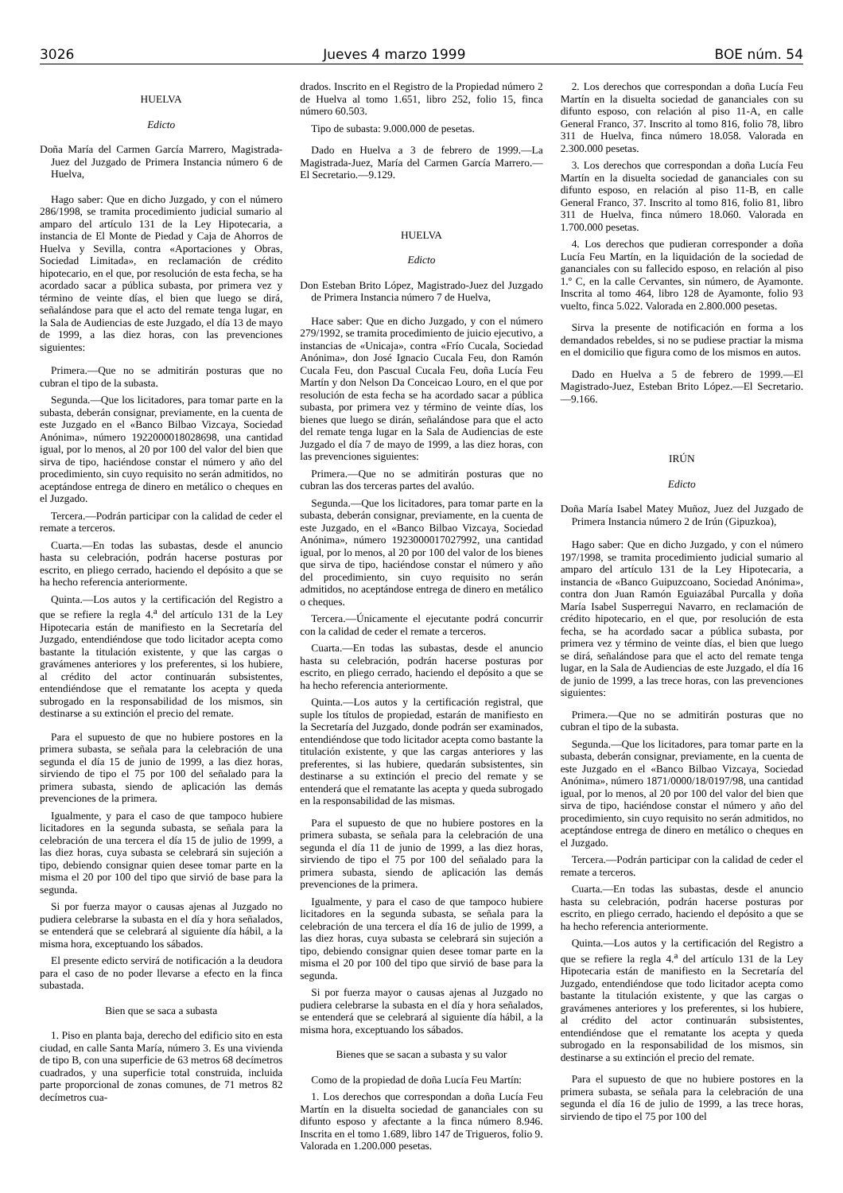3026 Jueves 4 marzo 1999 BOE núm. 54
HUELVA
Edicto
Doña María del Carmen García Marrero, Magistrada-Juez del Juzgado de Primera Instancia número 6 de Huelva,
Hago saber: Que en dicho Juzgado, y con el número 286/1998, se tramita procedimiento judicial sumario al amparo del artículo 131 de la Ley Hipotecaria, a instancia de El Monte de Piedad y Caja de Ahorros de Huelva y Sevilla, contra «Aportaciones y Obras, Sociedad Limitada», en reclamación de crédito hipotecario, en el que, por resolución de esta fecha, se ha acordado sacar a pública subasta, por primera vez y término de veinte días, el bien que luego se dirá, señalándose para que el acto del remate tenga lugar, en la Sala de Audiencias de este Juzgado, el día 13 de mayo de 1999, a las diez horas, con las prevenciones siguientes:
Primera.—Que no se admitirán posturas que no cubran el tipo de la subasta.
Segunda.—Que los licitadores, para tomar parte en la subasta, deberán consignar, previamente, en la cuenta de este Juzgado en el «Banco Bilbao Vizcaya, Sociedad Anónima», número 1922000018028698, una cantidad igual, por lo menos, al 20 por 100 del valor del bien que sirva de tipo, haciéndose constar el número y año del procedimiento, sin cuyo requisito no serán admitidos, no aceptándose entrega de dinero en metálico o cheques en el Juzgado.
Tercera.—Podrán participar con la calidad de ceder el remate a terceros.
Cuarta.—En todas las subastas, desde el anuncio hasta su celebración, podrán hacerse posturas por escrito, en pliego cerrado, haciendo el depósito a que se ha hecho referencia anteriormente.
Quinta.—Los autos y la certificación del Registro a que se refiere la regla 4.<sup>a</sup> del artículo 131 de la Ley Hipotecaria están de manifiesto en la Secretaría del Juzgado, entendiéndose que todo licitador acepta como bastante la titulación existente, y que las cargas o gravámenes anteriores y los preferentes, si los hubiere, al crédito del actor continuarán subsistentes, entendiéndose que el rematante los acepta y queda subrogado en la responsabilidad de los mismos, sin destinarse a su extinción el precio del remate.
Para el supuesto de que no hubiere postores en la primera subasta, se señala para la celebración de una segunda el día 15 de junio de 1999, a las diez horas, sirviendo de tipo el 75 por 100 del señalado para la primera subasta, siendo de aplicación las demás prevenciones de la primera.
Igualmente, y para el caso de que tampoco hubiere licitadores en la segunda subasta, se señala para la celebración de una tercera el día 15 de julio de 1999, a las diez horas, cuya subasta se celebrará sin sujeción a tipo, debiendo consignar quien desee tomar parte en la misma el 20 por 100 del tipo que sirvió de base para la segunda.
Si por fuerza mayor o causas ajenas al Juzgado no pudiera celebrarse la subasta en el día y hora señalados, se entenderá que se celebrará al siguiente día hábil, a la misma hora, exceptuando los sábados.
El presente edicto servirá de notificación a la deudora para el caso de no poder llevarse a efecto en la finca subastada.
Bien que se saca a subasta
1. Piso en planta baja, derecho del edificio sito en esta ciudad, en calle Santa María, número 3. Es una vivienda de tipo B, con una superficie de 63 metros 68 decímetros cuadrados, y una superficie total construida, incluida parte proporcional de zonas comunes, de 71 metros 82 decímetros cua-
drados. Inscrito en el Registro de la Propiedad número 2 de Huelva al tomo 1.651, libro 252, folio 15, finca número 60.503.
Tipo de subasta: 9.000.000 de pesetas.
Dado en Huelva a 3 de febrero de 1999.—La Magistrada-Juez, María del Carmen García Marrero.—El Secretario.—9.129.
HUELVA
Edicto
Don Esteban Brito López, Magistrado-Juez del Juzgado de Primera Instancia número 7 de Huelva,
Hace saber: Que en dicho Juzgado, y con el número 279/1992, se tramita procedimiento de juicio ejecutivo, a instancias de «Unicaja», contra «Frío Cucala, Sociedad Anónima», don José Ignacio Cucala Feu, don Ramón Cucala Feu, don Pascual Cucala Feu, doña Lucía Feu Martín y don Nelson Da Conceicao Louro, en el que por resolución de esta fecha se ha acordado sacar a pública subasta, por primera vez y término de veinte días, los bienes que luego se dirán, señalándose para que el acto del remate tenga lugar en la Sala de Audiencias de este Juzgado el día 7 de mayo de 1999, a las diez horas, con las prevenciones siguientes:
Primera.—Que no se admitirán posturas que no cubran las dos terceras partes del avalúo.
Segunda.—Que los licitadores, para tomar parte en la subasta, deberán consignar, previamente, en la cuenta de este Juzgado, en el «Banco Bilbao Vizcaya, Sociedad Anónima», número 1923000017027992, una cantidad igual, por lo menos, al 20 por 100 del valor de los bienes que sirva de tipo, haciéndose constar el número y año del procedimiento, sin cuyo requisito no serán admitidos, no aceptándose entrega de dinero en metálico o cheques.
Tercera.—Únicamente el ejecutante podrá concurrir con la calidad de ceder el remate a terceros.
Cuarta.—En todas las subastas, desde el anuncio hasta su celebración, podrán hacerse posturas por escrito, en pliego cerrado, haciendo el depósito a que se ha hecho referencia anteriormente.
Quinta.—Los autos y la certificación registral, que suple los títulos de propiedad, estarán de manifiesto en la Secretaría del Juzgado, donde podrán ser examinados, entendiéndose que todo licitador acepta como bastante la titulación existente, y que las cargas anteriores y las preferentes, si las hubiere, quedarán subsistentes, sin destinarse a su extinción el precio del remate y se entenderá que el rematante las acepta y queda subrogado en la responsabilidad de las mismas.
Para el supuesto de que no hubiere postores en la primera subasta, se señala para la celebración de una segunda el día 11 de junio de 1999, a las diez horas, sirviendo de tipo el 75 por 100 del señalado para la primera subasta, siendo de aplicación las demás prevenciones de la primera.
Igualmente, y para el caso de que tampoco hubiere licitadores en la segunda subasta, se señala para la celebración de una tercera el día 16 de julio de 1999, a las diez horas, cuya subasta se celebrará sin sujeción a tipo, debiendo consignar quien desee tomar parte en la misma el 20 por 100 del tipo que sirvió de base para la segunda.
Si por fuerza mayor o causas ajenas al Juzgado no pudiera celebrarse la subasta en el día y hora señalados, se entenderá que se celebrará al siguiente día hábil, a la misma hora, exceptuando los sábados.
Bienes que se sacan a subasta y su valor
Como de la propiedad de doña Lucía Feu Martín:
1. Los derechos que correspondan a doña Lucía Feu Martín en la disuelta sociedad de gananciales con su difunto esposo y afectante a la finca número 8.946. Inscrita en el tomo 1.689, libro 147 de Trigueros, folio 9. Valorada en 1.200.000 pesetas.
2. Los derechos que correspondan a doña Lucía Feu Martín en la disuelta sociedad de gananciales con su difunto esposo, con relación al piso 11-A, en calle General Franco, 37. Inscrito al tomo 816, folio 78, libro 311 de Huelva, finca número 18.058. Valorada en 2.300.000 pesetas.
3. Los derechos que correspondan a doña Lucía Feu Martín en la disuelta sociedad de gananciales con su difunto esposo, en relación al piso 11-B, en calle General Franco, 37. Inscrito al tomo 816, folio 81, libro 311 de Huelva, finca número 18.060. Valorada en 1.700.000 pesetas.
4. Los derechos que pudieran corresponder a doña Lucía Feu Martín, en la liquidación de la sociedad de gananciales con su fallecido esposo, en relación al piso 1.º C, en la calle Cervantes, sin número, de Ayamonte. Inscrita al tomo 464, libro 128 de Ayamonte, folio 93 vuelto, finca 5.022. Valorada en 2.800.000 pesetas.
Sirva la presente de notificación en forma a los demandados rebeldes, si no se pudiese practiar la misma en el domicilio que figura como de los mismos en autos.
Dado en Huelva a 5 de febrero de 1999.—El Magistrado-Juez, Esteban Brito López.—El Secretario.—9.166.
IRÚN
Edicto
Doña María Isabel Matey Muñoz, Juez del Juzgado de Primera Instancia número 2 de Irún (Gipuzkoa),
Hago saber: Que en dicho Juzgado, y con el número 197/1998, se tramita procedimiento judicial sumario al amparo del artículo 131 de la Ley Hipotecaria, a instancia de «Banco Guipuzcoano, Sociedad Anónima», contra don Juan Ramón Eguiazábal Purcalla y doña María Isabel Susperregui Navarro, en reclamación de crédito hipotecario, en el que, por resolución de esta fecha, se ha acordado sacar a pública subasta, por primera vez y término de veinte días, el bien que luego se dirá, señalándose para que el acto del remate tenga lugar, en la Sala de Audiencias de este Juzgado, el día 16 de junio de 1999, a las trece horas, con las prevenciones siguientes:
Primera.—Que no se admitirán posturas que no cubran el tipo de la subasta.
Segunda.—Que los licitadores, para tomar parte en la subasta, deberán consignar, previamente, en la cuenta de este Juzgado en el «Banco Bilbao Vizcaya, Sociedad Anónima», número 1871/0000/18/0197/98, una cantidad igual, por lo menos, al 20 por 100 del valor del bien que sirva de tipo, haciéndose constar el número y año del procedimiento, sin cuyo requisito no serán admitidos, no aceptándose entrega de dinero en metálico o cheques en el Juzgado.
Tercera.—Podrán participar con la calidad de ceder el remate a terceros.
Cuarta.—En todas las subastas, desde el anuncio hasta su celebración, podrán hacerse posturas por escrito, en pliego cerrado, haciendo el depósito a que se ha hecho referencia anteriormente.
Quinta.—Los autos y la certificación del Registro a que se refiere la regla 4.<sup>a</sup> del artículo 131 de la Ley Hipotecaria están de manifiesto en la Secretaría del Juzgado, entendiéndose que todo licitador acepta como bastante la titulación existente, y que las cargas o gravámenes anteriores y los preferentes, si los hubiere, al crédito del actor continuarán subsistentes, entendiéndose que el rematante los acepta y queda subrogado en la responsabilidad de los mismos, sin destinarse a su extinción el precio del remate.
Para el supuesto de que no hubiere postores en la primera subasta, se señala para la celebración de una segunda el día 16 de julio de 1999, a las trece horas, sirviendo de tipo el 75 por 100 del